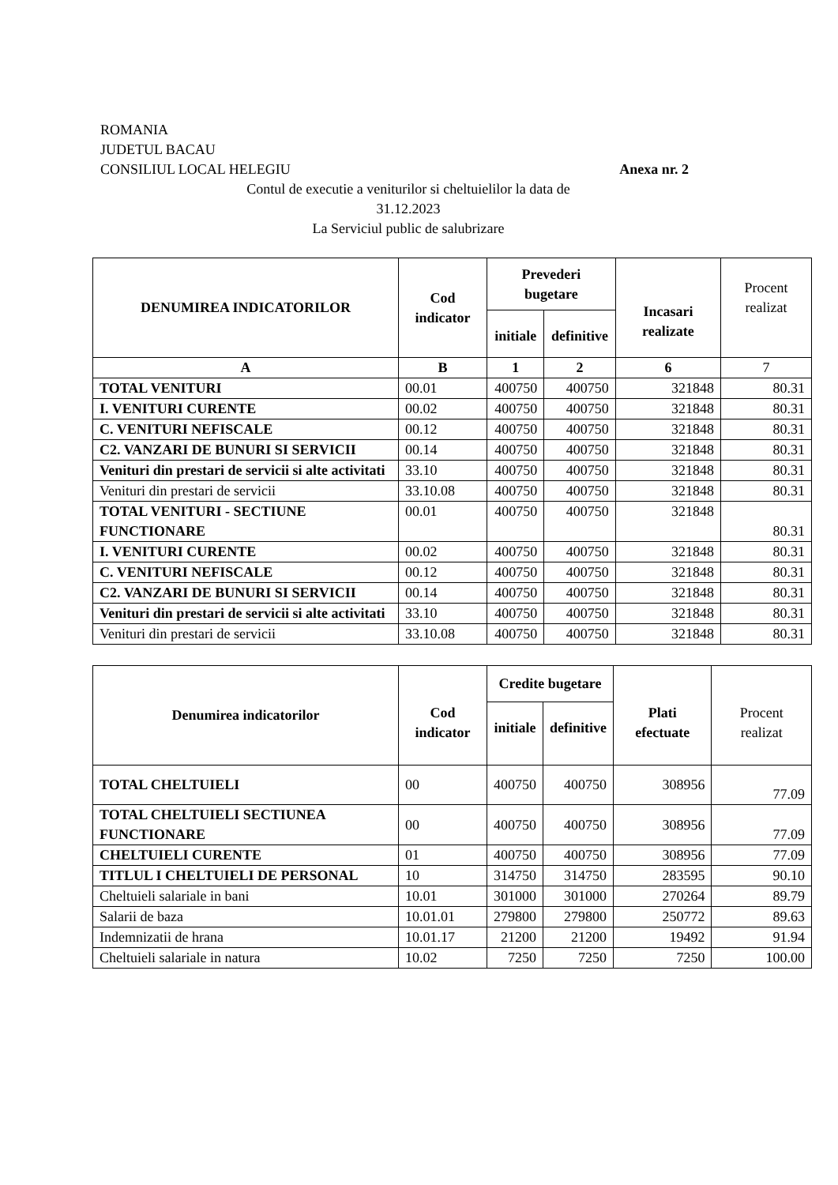ROMANIA
JUDETUL BACAU
CONSILIUL LOCAL HELEGIU Anexa nr. 2
Contul de executie a veniturilor si cheltuielilor la data de
31.12.2023
La Serviciul public de salubrizare
| DENUMIREA INDICATORILOR | Cod indicator | Prevederi bugetare | | Incasari realizate | Procent realizat |
| --- | --- | --- | --- | --- | --- |
| | | initiale | definitive | | |
| A | B | 1 | 2 | 6 | 7 |
| TOTAL VENITURI | 00.01 | 400750 | 400750 | 321848 | 80.31 |
| I. VENITURI CURENTE | 00.02 | 400750 | 400750 | 321848 | 80.31 |
| C. VENITURI NEFISCALE | 00.12 | 400750 | 400750 | 321848 | 80.31 |
| C2. VANZARI DE BUNURI SI SERVICII | 00.14 | 400750 | 400750 | 321848 | 80.31 |
| Venituri din prestari de servicii si alte activitati | 33.10 | 400750 | 400750 | 321848 | 80.31 |
| Venituri din prestari de servicii | 33.10.08 | 400750 | 400750 | 321848 | 80.31 |
| TOTAL VENITURI - SECTIUNE FUNCTIONARE | 00.01 | 400750 | 400750 | 321848 | 80.31 |
| I. VENITURI CURENTE | 00.02 | 400750 | 400750 | 321848 | 80.31 |
| C. VENITURI NEFISCALE | 00.12 | 400750 | 400750 | 321848 | 80.31 |
| C2. VANZARI DE BUNURI SI SERVICII | 00.14 | 400750 | 400750 | 321848 | 80.31 |
| Venituri din prestari de servicii si alte activitati | 33.10 | 400750 | 400750 | 321848 | 80.31 |
| Venituri din prestari de servicii | 33.10.08 | 400750 | 400750 | 321848 | 80.31 |
| Denumirea indicatorilor | Cod indicator | Credite bugetare | | Plati efectuate | Procent realizat |
| --- | --- | --- | --- | --- | --- |
| | | initiale | definitive | | |
| TOTAL CHELTUIELI | 00 | 400750 | 400750 | 308956 | 77.09 |
| TOTAL CHELTUIELI SECTIUNEA FUNCTIONARE | 00 | 400750 | 400750 | 308956 | 77.09 |
| CHELTUIELI CURENTE | 01 | 400750 | 400750 | 308956 | 77.09 |
| TITLUL I CHELTUIELI DE PERSONAL | 10 | 314750 | 314750 | 283595 | 90.10 |
| Cheltuieli salariale in bani | 10.01 | 301000 | 301000 | 270264 | 89.79 |
| Salarii de baza | 10.01.01 | 279800 | 279800 | 250772 | 89.63 |
| Indemnizatii de hrana | 10.01.17 | 21200 | 21200 | 19492 | 91.94 |
| Cheltuieli salariale in natura | 10.02 | 7250 | 7250 | 7250 | 100.00 |